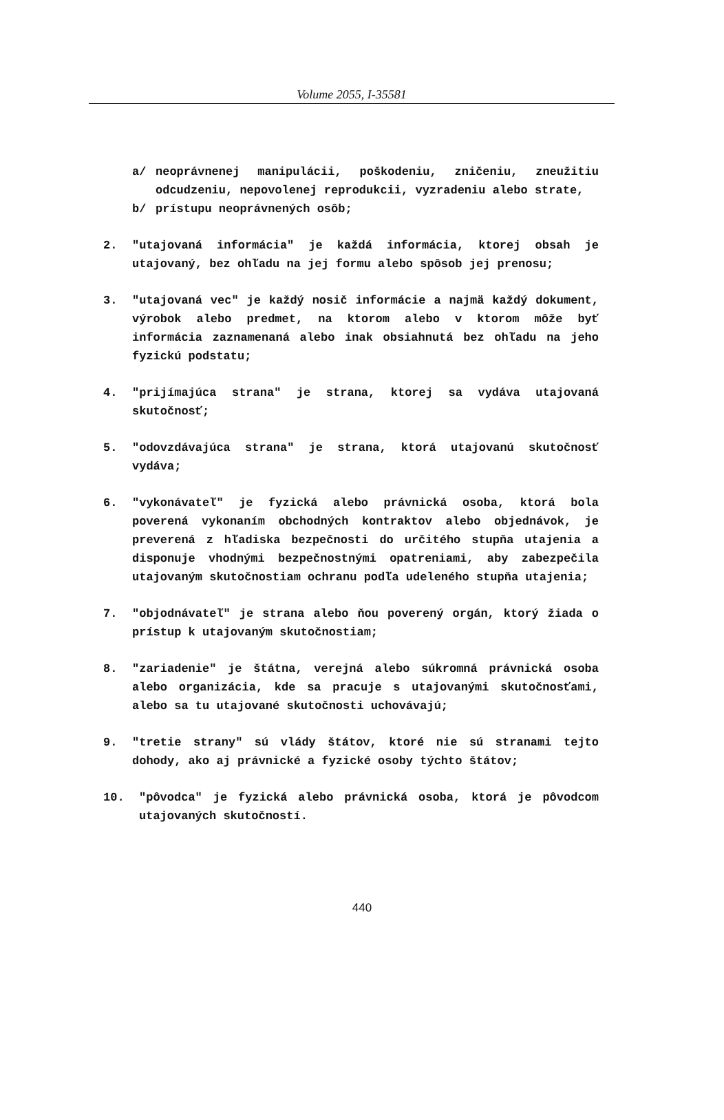Volume 2055, I-35581
a/ neoprávnenej manipulácii, poškodeniu, zničeniu, zneužitiu odcudzeniu, nepovolenej reprodukcii, vyzradeniu alebo strate,
b/ prístupu neoprávnených osôb;
2. "utajovaná informácia" je každá informácia, ktorej obsah je utajovaný, bez ohľadu na jej formu alebo spôsob jej prenosu;
3. "utajovaná vec" je každý nosič informácie a najmä každý dokument, výrobok alebo predmet, na ktorom alebo v ktorom môže byť informácia zaznamenaná alebo inak obsiahnutá bez ohľadu na jeho fyzickú podstatu;
4. "prijímajúca strana" je strana, ktorej sa vydáva utajovaná skutočnosť;
5. "odovzdávajúca strana" je strana, ktorá utajovanú skutočnosť vydáva;
6. "vykonávateľ" je fyzická alebo právnická osoba, ktorá bola poverená vykonaním obchodných kontraktov alebo objednávok, je preverená z hľadiska bezpečnosti do určitého stupňa utajenia a disponuje vhodnými bezpečnostnými opatreniami, aby zabezpečila utajovaným skutočnostiam ochranu podľa udeleného stupňa utajenia;
7. "objodnávateľ" je strana alebo ňou poverený orgán, ktorý žiada o prístup k utajovaným skutočnostiam;
8. "zariadenie" je štátna, verejná alebo súkromná právnická osoba alebo organizácia, kde sa pracuje s utajovanými skutočnosťami, alebo sa tu utajované skutočnosti uchovávajú;
9. "tretie strany" sú vlády štátov, ktoré nie sú stranami tejto dohody, ako aj právnické a fyzické osoby týchto štátov;
10. "pôvodca" je fyzická alebo právnická osoba, ktorá je pôvodcom utajovaných skutočností.
440